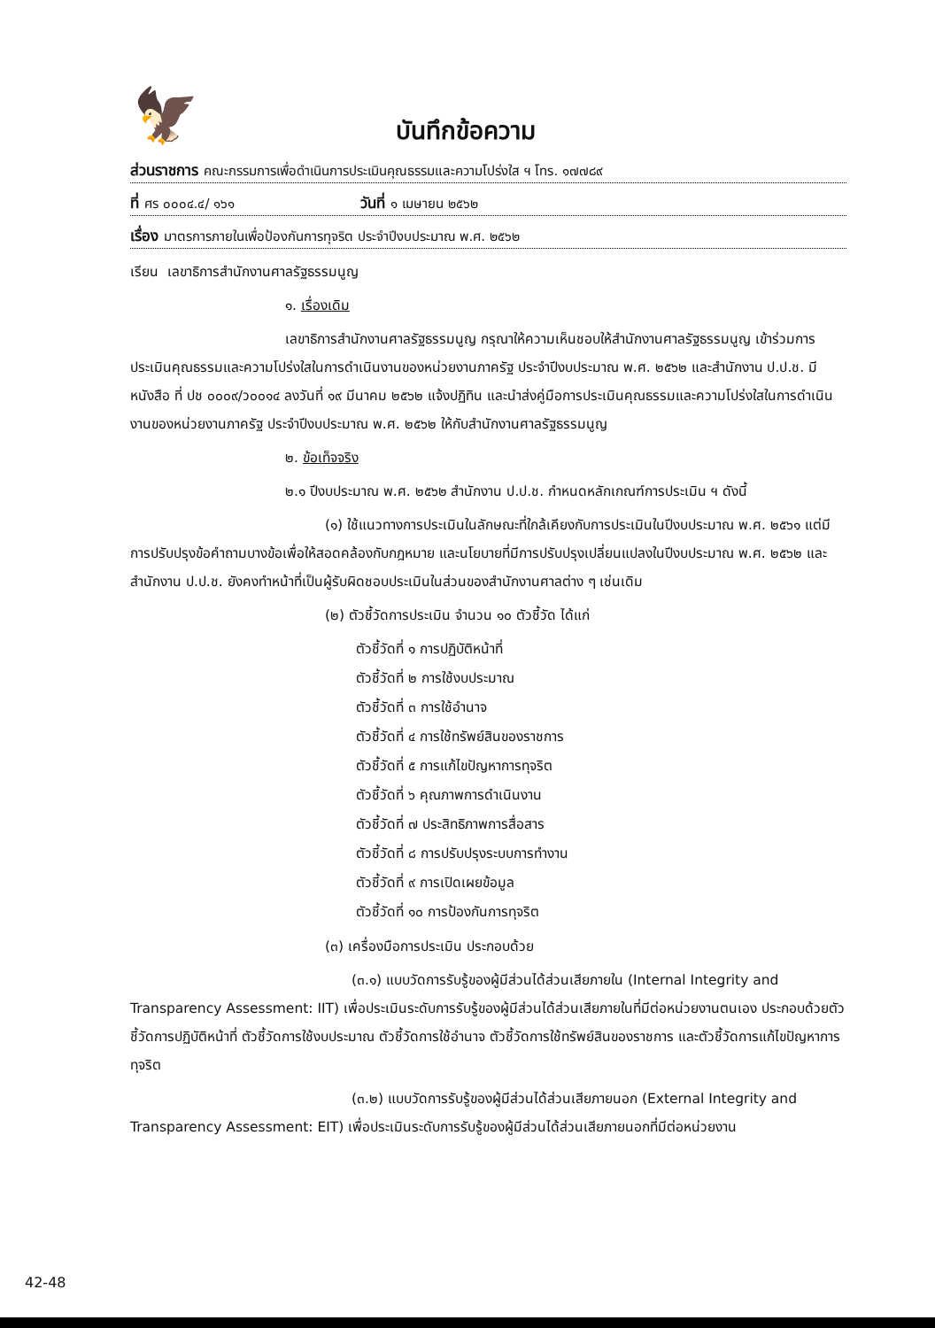🦅
บันทึกข้อความ
ส่วนราชการ คณะกรรมการเพื่อดำเนินการประเมินคุณธรรมและความโปร่งใส ฯ โทร. ๑๗๗๘๙
ที่ ศร ๐๐๐๔.๔/ ๑๖๑ วันที่ ๑ เมษายน ๒๕๖๒
เรื่อง มาตรการภายในเพื่อป้องกันการทุจริต ประจำปีงบประมาณ พ.ศ. ๒๕๖๒
เรียน เลขาธิการสำนักงานศาลรัฐธรรมนูญ
๑. เรื่องเดิม
เลขาธิการสำนักงานศาลรัฐธรรมนูญ กรุณาให้ความเห็นชอบให้สำนักงานศาลรัฐธรรมนูญ เข้าร่วมการประเมินคุณธรรมและความโปร่งใสในการดำเนินงานของหน่วยงานภาครัฐ ประจำปีงบประมาณ พ.ศ. ๒๕๖๒ และสำนักงาน ป.ป.ช. มีหนังสือ ที่ ปช ๐๐๐๙/ว๐๐๑๔ ลงวันที่ ๑๙ มีนาคม ๒๕๖๒ แจ้งปฏิทิน และนำส่งคู่มือการประเมินคุณธรรมและความโปร่งใสในการดำเนินงานของหน่วยงานภาครัฐ ประจำปีงบประมาณ พ.ศ. ๒๕๖๒ ให้กับสำนักงานศาลรัฐธรรมนูญ
๒. ข้อเท็จจริง
๒.๑ ปีงบประมาณ พ.ศ. ๒๕๖๒ สำนักงาน ป.ป.ช. กำหนดหลักเกณฑ์การประเมิน ฯ ดังนี้
(๑) ใช้แนวทางการประเมินในลักษณะที่ใกล้เคียงกับการประเมินในปีงบประมาณ พ.ศ. ๒๕๖๑ แต่มีการปรับปรุงข้อคำถามบางข้อเพื่อให้สอดคล้องกับกฎหมาย และนโยบายที่มีการปรับปรุงเปลี่ยนแปลงในปีงบประมาณ พ.ศ. ๒๕๖๒ และสำนักงาน ป.ป.ช. ยังคงทำหน้าที่เป็นผู้รับผิดชอบประเมินในส่วนของสำนักงานศาลต่าง ๆ เช่นเดิม
(๒) ตัวชี้วัดการประเมิน จำนวน ๑๐ ตัวชี้วัด ได้แก่
ตัวชี้วัดที่ ๑ การปฏิบัติหน้าที่
ตัวชี้วัดที่ ๒ การใช้งบประมาณ
ตัวชี้วัดที่ ๓ การใช้อำนาจ
ตัวชี้วัดที่ ๔ การใช้ทรัพย์สินของราชการ
ตัวชี้วัดที่ ๕ การแก้ไขปัญหาการทุจริต
ตัวชี้วัดที่ ๖ คุณภาพการดำเนินงาน
ตัวชี้วัดที่ ๗ ประสิทธิภาพการสื่อสาร
ตัวชี้วัดที่ ๘ การปรับปรุงระบบการทำงาน
ตัวชี้วัดที่ ๙ การเปิดเผยข้อมูล
ตัวชี้วัดที่ ๑๐ การป้องกันการทุจริต
(๓) เครื่องมือการประเมิน ประกอบด้วย
(๓.๑) แบบวัดการรับรู้ของผู้มีส่วนได้ส่วนเสียภายใน (Internal Integrity and Transparency Assessment: IIT) เพื่อประเมินระดับการรับรู้ของผู้มีส่วนได้ส่วนเสียภายในที่มีต่อหน่วยงานตนเอง ประกอบด้วยตัวชี้วัดการปฏิบัติหน้าที่ ตัวชี้วัดการใช้งบประมาณ ตัวชี้วัดการใช้อำนาจ ตัวชี้วัดการใช้ทรัพย์สินของราชการ และตัวชี้วัดการแก้ไขปัญหาการทุจริต
(๓.๒) แบบวัดการรับรู้ของผู้มีส่วนได้ส่วนเสียภายนอก (External Integrity and Transparency Assessment: EIT) เพื่อประเมินระดับการรับรู้ของผู้มีส่วนได้ส่วนเสียภายนอกที่มีต่อหน่วยงาน
42-48